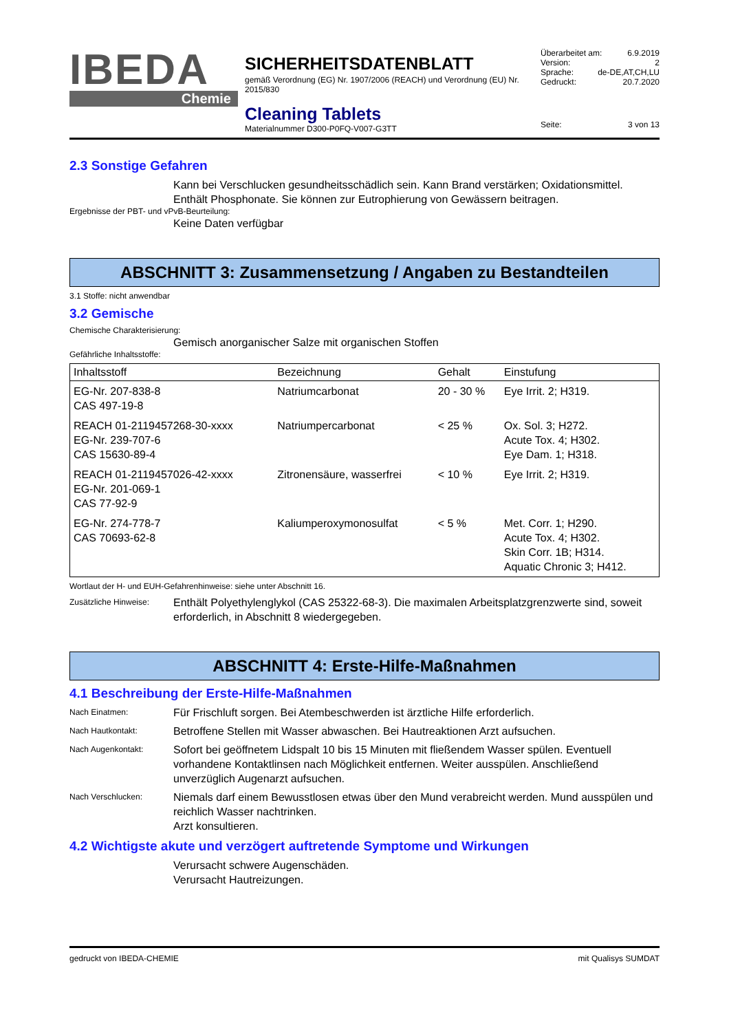IBEDA
Chemie
SICHERHEITSDATENBLATT
gemäß Verordnung (EG) Nr. 1907/2006 (REACH) und Verordnung (EU) Nr. 2015/830
Cleaning Tablets
Materialnummer D300-P0FQ-V007-G3TT
Überarbeitet am: 6.9.2019
Version: 2
Sprache: de-DE,AT,CH,LU
Gedruckt: 20.7.2020
Seite: 3 von 13
2.3 Sonstige Gefahren
Kann bei Verschlucken gesundheitsschädlich sein. Kann Brand verstärken; Oxidationsmittel.
Enthält Phosphonate. Sie können zur Eutrophierung von Gewässern beitragen.
Ergebnisse der PBT- und vPvB-Beurteilung:
Keine Daten verfügbar
ABSCHNITT 3: Zusammensetzung / Angaben zu Bestandteilen
3.1 Stoffe: nicht anwendbar
3.2 Gemische
Chemische Charakterisierung:
Gemisch anorganischer Salze mit organischen Stoffen
Gefährliche Inhaltsstoffe:
| Inhaltsstoff | Bezeichnung | Gehalt | Einstufung |
| --- | --- | --- | --- |
| EG-Nr. 207-838-8 CAS 497-19-8 | Natriumcarbonat | 20 - 30 % | Eye Irrit. 2; H319. |
| REACH 01-2119457268-30-xxxx EG-Nr. 239-707-6 CAS 15630-89-4 | Natriumpercarbonat | < 25 % | Ox. Sol. 3; H272. Acute Tox. 4; H302. Eye Dam. 1; H318. |
| REACH 01-2119457026-42-xxxx EG-Nr. 201-069-1 CAS 77-92-9 | Zitronensäure, wasserfrei | < 10 % | Eye Irrit. 2; H319. |
| EG-Nr. 274-778-7 CAS 70693-62-8 | Kaliumperoxymonosulfat | < 5 % | Met. Corr. 1; H290. Acute Tox. 4; H302. Skin Corr. 1B; H314. Aquatic Chronic 3; H412. |
Wortlaut der H- und EUH-Gefahrenhinweise: siehe unter Abschnitt 16.
Zusätzliche Hinweise:
Enthält Polyethylenglykol (CAS 25322-68-3). Die maximalen Arbeitsplatzgrenzwerte sind, soweit erforderlich, in Abschnitt 8 wiedergegeben.
ABSCHNITT 4: Erste-Hilfe-Maßnahmen
4.1 Beschreibung der Erste-Hilfe-Maßnahmen
Nach Einatmen:
Für Frischluft sorgen. Bei Atembeschwerden ist ärztliche Hilfe erforderlich.
Nach Hautkontakt:
Betroffene Stellen mit Wasser abwaschen. Bei Hautreaktionen Arzt aufsuchen.
Nach Augenkontakt:
Sofort bei geöffnetem Lidspalt 10 bis 15 Minuten mit fließendem Wasser spülen. Eventuell vorhandene Kontaktlinsen nach Möglichkeit entfernen. Weiter ausspülen. Anschließend unverzüglich Augenarzt aufsuchen.
Nach Verschlucken:
Niemals darf einem Bewusstlosen etwas über den Mund verabreicht werden. Mund ausspülen und reichlich Wasser nachtrinken.
Arzt konsultieren.
4.2 Wichtigste akute und verzögert auftretende Symptome und Wirkungen
Verursacht schwere Augenschäden.
Verursacht Hautreizungen.
gedruckt von IBEDA-CHEMIE mit Qualisys SUMDAT